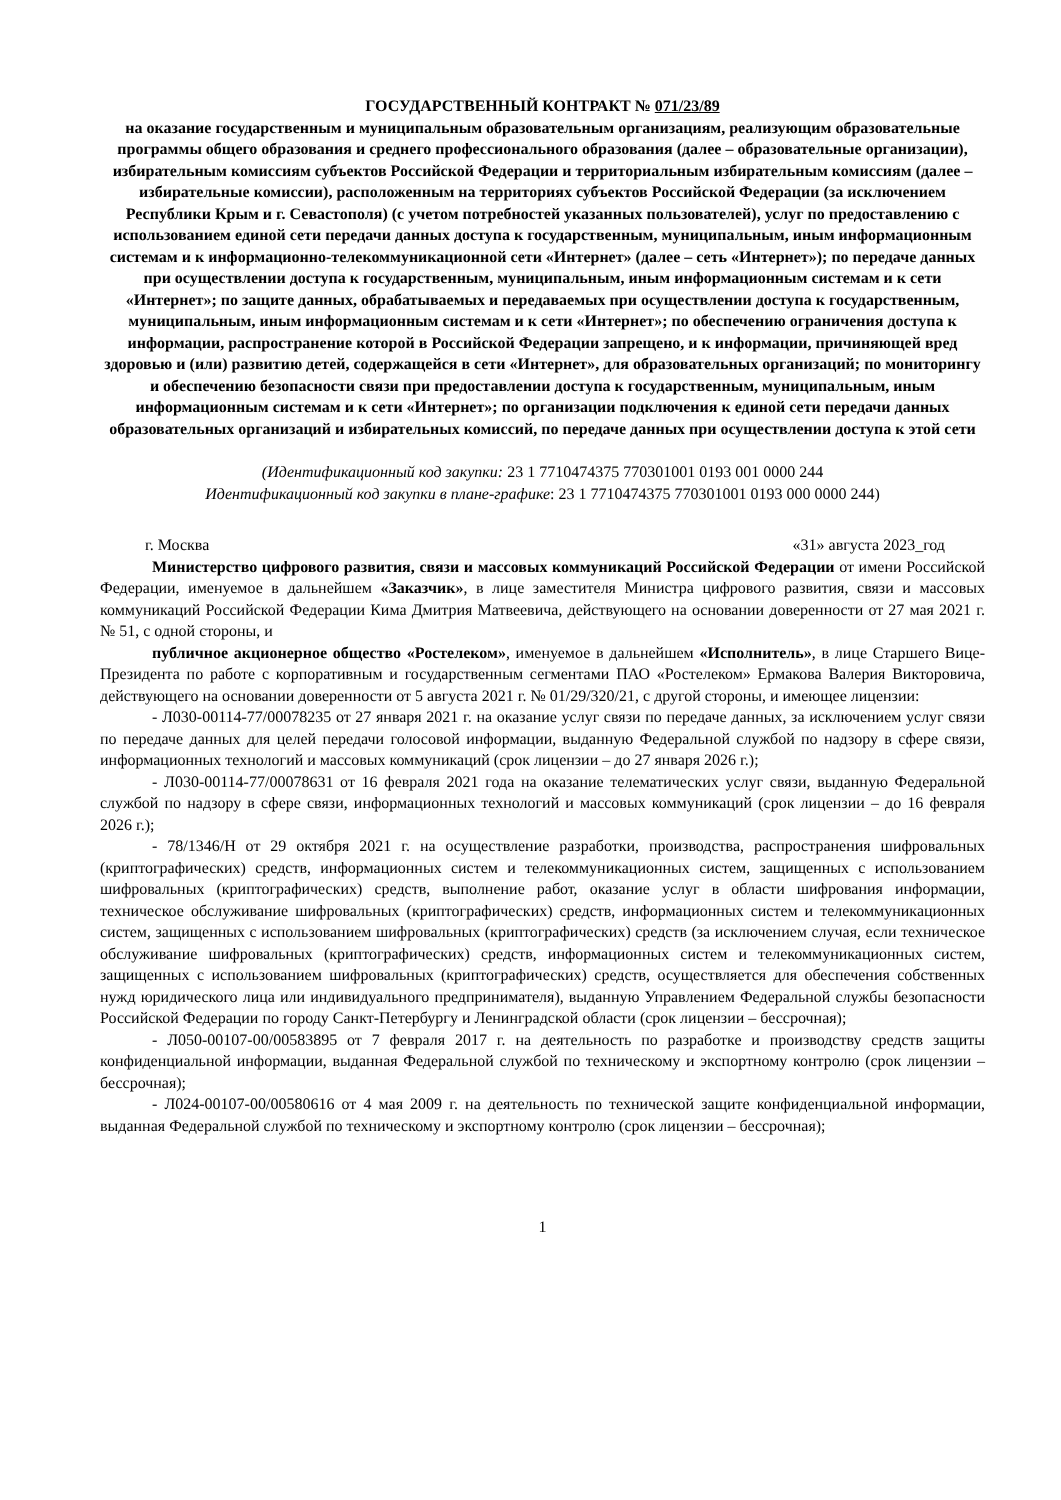ГОСУДАРСТВЕННЫЙ КОНТРАКТ № 071/23/89
на оказание государственным и муниципальным образовательным организациям, реализующим образовательные программы общего образования и среднего профессионального образования (далее – образовательные организации), избирательным комиссиям субъектов Российской Федерации и территориальным избирательным комиссиям (далее – избирательные комиссии), расположенным на территориях субъектов Российской Федерации (за исключением Республики Крым и г. Севастополя) (с учетом потребностей указанных пользователей), услуг по предоставлению с использованием единой сети передачи данных доступа к государственным, муниципальным, иным информационным системам и к информационно-телекоммуникационной сети «Интернет» (далее – сеть «Интернет»); по передаче данных при осуществлении доступа к государственным, муниципальным, иным информационным системам и к сети «Интернет»; по защите данных, обрабатываемых и передаваемых при осуществлении доступа к государственным, муниципальным, иным информационным системам и к сети «Интернет»; по обеспечению ограничения доступа к информации, распространение которой в Российской Федерации запрещено, и к информации, причиняющей вред здоровью и (или) развитию детей, содержащейся в сети «Интернет», для образовательных организаций; по мониторингу и обеспечению безопасности связи при предоставлении доступа к государственным, муниципальным, иным информационным системам и к сети «Интернет»; по организации подключения к единой сети передачи данных образовательных организаций и избирательных комиссий, по передаче данных при осуществлении доступа к этой сети
(Идентификационный код закупки: 23 1 7710474375 770301001 0193 001 0000 244
Идентификационный код закупки в плане-графике: 23 1 7710474375 770301001 0193 000 0000 244)
г. Москва «31» августа 2023_год
Министерство цифрового развития, связи и массовых коммуникаций Российской Федерации от имени Российской Федерации, именуемое в дальнейшем «Заказчик», в лице заместителя Министра цифрового развития, связи и массовых коммуникаций Российской Федерации Кима Дмитрия Матвеевича, действующего на основании доверенности от 27 мая 2021 г. № 51, с одной стороны, и
публичное акционерное общество «Ростелеком», именуемое в дальнейшем «Исполнитель», в лице Старшего Вице-Президента по работе с корпоративным и государственным сегментами ПАО «Ростелеком» Ермакова Валерия Викторовича, действующего на основании доверенности от 5 августа 2021 г. № 01/29/320/21, с другой стороны, и имеющее лицензии:
- Л030-00114-77/00078235 от 27 января 2021 г. на оказание услуг связи по передаче данных, за исключением услуг связи по передаче данных для целей передачи голосовой информации, выданную Федеральной службой по надзору в сфере связи, информационных технологий и массовых коммуникаций (срок лицензии – до 27 января 2026 г.);
- Л030-00114-77/00078631 от 16 февраля 2021 года на оказание телематических услуг связи, выданную Федеральной службой по надзору в сфере связи, информационных технологий и массовых коммуникаций (срок лицензии – до 16 февраля 2026 г.);
- 78/1346/Н от 29 октября 2021 г. на осуществление разработки, производства, распространения шифровальных (криптографических) средств, информационных систем и телекоммуникационных систем, защищенных с использованием шифровальных (криптографических) средств, выполнение работ, оказание услуг в области шифрования информации, техническое обслуживание шифровальных (криптографических) средств, информационных систем и телекоммуникационных систем, защищенных с использованием шифровальных (криптографических) средств (за исключением случая, если техническое обслуживание шифровальных (криптографических) средств, информационных систем и телекоммуникационных систем, защищенных с использованием шифровальных (криптографических) средств, осуществляется для обеспечения собственных нужд юридического лица или индивидуального предпринимателя), выданную Управлением Федеральной службы безопасности Российской Федерации по городу Санкт-Петербургу и Ленинградской области (срок лицензии – бессрочная);
- Л050-00107-00/00583895 от 7 февраля 2017 г. на деятельность по разработке и производству средств защиты конфиденциальной информации, выданная Федеральной службой по техническому и экспортному контролю (срок лицензии – бессрочная);
- Л024-00107-00/00580616 от 4 мая 2009 г. на деятельность по технической защите конфиденциальной информации, выданная Федеральной службой по техническому и экспортному контролю (срок лицензии – бессрочная);
1